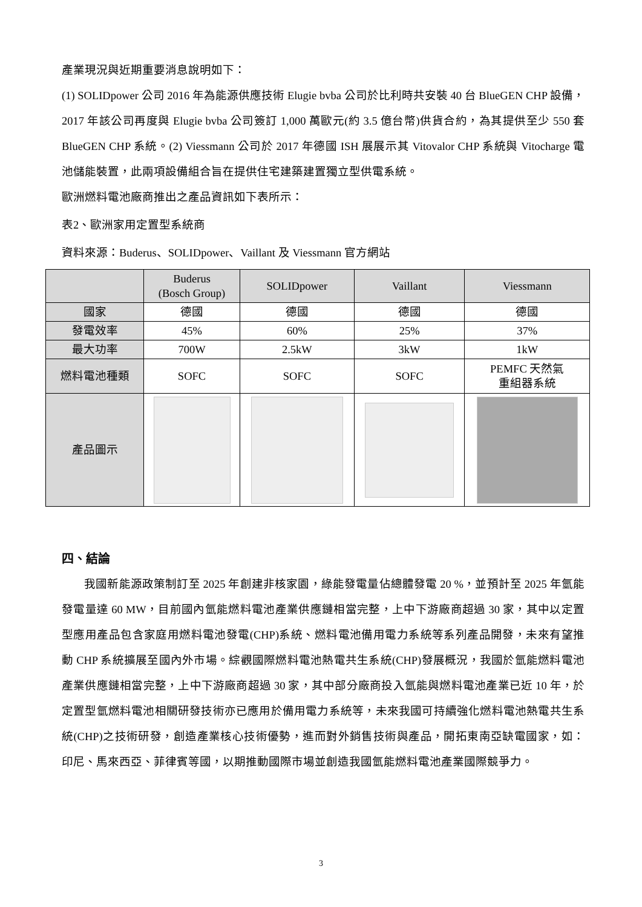產業現況與近期重要消息說明如下：
(1) SOLIDpower 公司 2016 年為能源供應技術 Elugie bvba 公司於比利時共安裝 40 台 BlueGEN CHP 設備，2017 年該公司再度與 Elugie bvba 公司簽訂 1,000 萬歐元(約 3.5 億台幣)供貨合約，為其提供至少 550 套 BlueGEN CHP 系統。(2) Viessmann 公司於 2017 年德國 ISH 展展示其 Vitovalor CHP 系統與 Vitocharge 電池儲能裝置，此兩項設備組合旨在提供住宅建築建置獨立型供電系統。
歐洲燃料電池廠商推出之產品資訊如下表所示：
表2、歐洲家用定置型系統商
資料來源：Buderus、SOLIDpower、Vaillant 及 Viessmann 官方網站
| | Buderus (Bosch Group) | SOLIDpower | Vaillant | Viessmann |
| --- | --- | --- | --- | --- |
| 國家 | 德國 | 德國 | 德國 | 德國 |
| 發電效率 | 45% | 60% | 25% | 37% |
| 最大功率 | 700W | 2.5kW | 3kW | 1kW |
| 燃料電池種類 | SOFC | SOFC | SOFC | PEMFC 天然氣 重組器系統 |
| 產品圖示 | | | | |
四、結論
我國新能源政策制訂至 2025 年創建非核家園，綠能發電量佔總體發電 20 %，並預計至 2025 年氫能發電量達 60 MW，目前國內氫能燃料電池產業供應鏈相當完整，上中下游廠商超過 30 家，其中以定置型應用產品包含家庭用燃料電池發電(CHP)系統、燃料電池備用電力系統等系列產品開發，未來有望推動 CHP 系統擴展至國內外市場。綜觀國際燃料電池熱電共生系統(CHP)發展概況，我國於氫能燃料電池產業供應鏈相當完整，上中下游廠商超過 30 家，其中部分廠商投入氫能與燃料電池產業已近 10 年，於定置型氫燃料電池相關研發技術亦已應用於備用電力系統等，未來我國可持續強化燃料電池熱電共生系統(CHP)之技術研發，創造產業核心技術優勢，進而對外銷售技術與產品，開拓東南亞缺電國家，如：印尼、馬來西亞、菲律賓等國，以期推動國際市場並創造我國氫能燃料電池產業國際競爭力。
3